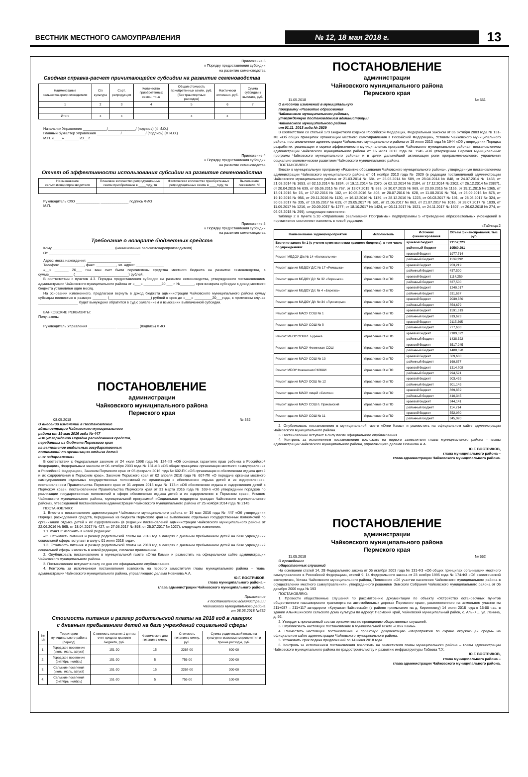ВЕСТНИК МЕСТНОГО САМОУПРАВЛЕНИЯ
№ 12, 18 мая 2018 г.
13
Приложение 3
к Порядку предоставления субсидии
на развитие семеноводства
Сводная справка-расчет причитающейся субсидии на развитие семеноводства
| Наименование сельхозтоваропроизводителя | С/х культура | Сорт, репродукция | Количество приобретенных семян, тонн | Общая стоимость приобретенных семян, руб. (без транспортных расходов) | Фактически оплачено, руб. | Сумма субсидии к выплате, руб. |
| --- | --- | --- | --- | --- | --- | --- |
| 1 | 2 | 3 | 4 | 5 | 6 | 7 |
| Итого | x | x | | x | x | |
Начальник Управления ____________/______________/ (подпись) (Ф.И.О.)
Главный бухгалтер Управления ____________/____________/ (подпись) (Ф.И.О.)
М.П. «____» _______ 20__ г.
Приложение 4
к Порядку предоставления субсидии
на развитие семеноводства
Отчет об эффективности использования субсидии на развитие семеноводства
| Наименование сельхозтоваропроизводителя | Плановое количество репродукционных семян приобретению в ____году, тн | Фактическая количество приобретенных репродукционных семян в ____году, тн | Выполнение показателя, % |
| --- | --- | --- | --- |
Руководитель СХО ____________ ______________ подпись ФИО
М.П.
Приложение 5
к Порядку предоставления субсидии
на развитие семеноводства
Требование о возврате бюджетных средств
Кому _______________________________ (наименование сельхозтоваропроизводителя)
От ______________________________________________
Адрес места нахождения: ______________________
Телефон: ____________, факс: __________, эл. адрес: ______________
«__» _______ 20___ г.на ваш счет были перечислены средства местного бюджета на развитие семеноводства, в сумме____________ (___________________________) рублей.
В соответствии с пунктом 4.3. Порядка предоставления субсидии на развитие семеноводства, утвержденного постановлением администрации Чайковского муниципального района от «___» _________20 ___ г. №_______, срок возврата субсидии в доход местного бюджета установлен один месяц.
На основании изложенного, предлагаем вернуть в доход бюджета администрации Чайковского муниципального района сумму субсидии полностью в размере _______ (_____________________) рублей в срок до «___» _________20___года, в противном случае ____________________ будет вынуждено обратится в суд с заявлением о взыскании выплаченной субсидии.
БАНКОВСКИЕ РЕКВИЗИТЫ:
Получатель:
Руководитель Управления ______________ ___________ (подпись) ФИО
ПОСТАНОВЛЕНИЕ
администрации
Чайковского муниципального района
Пермского края
08.05.2018 № 532
О внесении изменений в Постановление
администрации Чайковского муниципального
района от 19 мая 2016 года № 447
«Об утверждении Порядка расходования средств,
переданных из бюджета Пермского края
на выполнение отдельных государственных
полномочий по организации отдыха детей
и их оздоровления»
В соответствии с Федеральным законом от 24 июля 1998 года № 124-ФЗ «Об основных гарантиях прав ребенка в Российской Федерации», Федеральным законом от 06 октября 2003 года № 131-ФЗ «Об общих принципах организации местного самоуправления в Российской Федерации», Законом Пермского края от 05 февраля 2016 года № 602-ПК «Об организации и обеспечении отдыха детей и их оздоровления в Пермском крае», Законом Пермского края от 02 апреля 2010 года № 607-ПК «О передаче органам местного самоуправления отдельных государственных полномочий по организации и обеспечению отдыха детей и их оздоровления», постановлением Правительства Пермского края от 01 апреля 2013 года № 173-п «Об обеспечении отдыха и оздоровления детей в Пермском крае», постановлением Правительства Пермского края от 31 марта 2016 года № 169-п «Об утверждении порядков по реализации государственных полномочий в сфере обеспечения отдыха детей и их оздоровления в Пермском крае», Уставом Чайковского муниципального района, муниципальной программой «Социальная поддержка граждан Чайковского муниципального района», утвержденной постановлением администрации Чайковского муниципального района от 25 ноября 2014 года № 2145
ПОСТАНОВЛЯЮ:
1. Внести в постановление администрации Чайковского муниципального района от 19 мая 2016 года № 447 «Об утверждении Порядка расходования средств, переданных из бюджета Пермского края на выполнение отдельных государственных полномочий по организации отдыха детей и их оздоровления» (в редакции постановлений администрации Чайковского муниципального района от 22.06.2016 № 565, от 18.04.2017 № 427, от 27.06.2017 № 898, от 25.07.2017 № 1027), следующие изменения:
1.1. пункт 3' изложить в новой редакции:
«3'. Стоимость питания и размер родительской платы на 2018 год в лагерях с дневным пребыванием детей на базе учреждений социальной сферы вступает в силу с 01 июня 2018 года».
1.2. Стоимость питания и размер родительской платы на 2018 год в лагерях с дневным пребыванием детей на базе учреждений социальной сферы изложить в новой редакции, согласно приложению.
2. Опубликовать постановление в муниципальной газете «Огни Камы» и разместить на официальном сайте администрации Чайковского муниципального района.
3. Постановление вступает в силу со дня его официального опубликования.
4. Контроль за исполнением постановления возложить на первого заместителя главы муниципального района – главы администрации Чайковского муниципального района, управляющего делами Новикова А.А.
Ю.Г. ВОСТРИКОВ,
глава муниципального района –
глава администрации Чайковского муниципального района.
Приложение
к постановлению администрации
Чайковского муниципального района
от 08.05.2018 №532
Стоимость питания и размер родительской платы на 2018 год в лагерях
с дневным пребыванием детей на базе учреждений социальной сферы
| № п/п | Территории муниципального района (период) | Стоимость питания 1 дня за счет средств краевого бюджета, руб. | Фактические дни питания в смену | Стоимость питания в смену, руб. | Сумма родительской платы на культурно-массовые мероприятия и прочие расходы, руб. |
| --- | --- | --- | --- | --- | --- |
| 1. | Городское поселение (июнь, июль, август) | 151-20 | 15 | 2268-00 | 600-00 |
| 2. | Городское поселение (октябрь, ноябрь) | 151-20 | 5 | 756-00 | 200-00 |
| 3. | Сельские поселения (июнь, июль, август) | 151-20 | 15 | 2268-00 | 300-00 |
| 4. | Сельские поселения (октябрь, ноябрь) | 151-20 | 5 | 756-00 | 100-00 |
ПОСТАНОВЛЕНИЕ
администрации
Чайковского муниципального района
Пермского края
11.05.2018 № 551
О внесении изменений в муниципальную
программу «Развитие образования
Чайковского муниципального района»,
утвержденную постановлением администрации
Чайковского муниципального района
от 01.11. 2013 года № 2929
В соответствии со статьей 179 Бюджетного кодекса Российской Федерации, Федеральным законом от 06 октября 2003 года № 131-ФЗ «Об общих принципах организации местного самоуправления в Российской Федерации», Уставом Чайковского муниципального района, постановлением администрации Чайковского муниципального района от 15 июля 2013 года № 1944 «Об утверждении Порядка разработки, реализации и оценки эффективности муниципальных программ Чайковского муниципального района», постановлением администрации Чайковского муниципального района от 16 июля 2013 года № 1945 «Об утверждении Перечня муниципальных программ Чайковского муниципального района» и в целях дальнейшей активизации роли программно-целевого управления социально-экономическим развитием Чайковского муниципального района
ПОСТАНОВЛЯЮ:
Внести в муниципальную программу «Развитие образования Чайковского муниципального района», утвержденную постановлением администрации Чайковского муниципального района от 01 ноября 2013 года № 2929 (в редакции постановлений администрации Чайковского муниципального района от 21.03.2014 № 584, от 25.03.2014 № 589, от 28.04.2014 № 848, от 24.07.2014 № 1468, от 21.08.2014 № 1653, от 02.10.2014 № 1834, от 19.11.2014 № 2070, от 02.12.2014 № 2184, от 17.12.2014 № 2302, от 26.12.2014 № 2387/1, от 20.04.2015 № 639, от 05.06.2015 № 767, от 13.07.2015 № 883, от 30.07.2015 № 969, от 23.09.2015 № 1155, от 19.11.2015 № 1365, от 13.01.2016 № 15, от 17.02.2016 № 102, от 10.05.2016 № 408, от 20.07.2016 № 628, от 11.08.2016 № 704, от 26.09.2016 № 878, от 19.10.2016 № 956, от 29.11.2016 № 1120, от 16.12.2016 № 1139, от 28.12.2016 № 1223, от 06.03.2017 № 191, от 28.03.2017 № 324, от 30.03.2017 № 335, от 19.05.2017 № 619, от 29.05.2017 № 681, от 21.06.2017 № 863, от 21.07.2017 № 1016, от 28.07.2017 № 1039, от 11.09.2017 № 1216, от 20.09.2017 № 1277; от 18.10.2017 № 1424, от 03.11.2017 № 1521, от 24.11.2017 № 1607, от 26.02.2018 № 274, от 06.03.2018 № 299), следующее изменение:
таблицу 2 в пункте 5.10 «Управление реализацией Программы» подпрограммы 5 «Приведение образовательных учреждений в нормативное состояние» изложить в новой редакции:
«Таблица 2
| Наименование задачи/мероприятия | Исполнитель | Источник финансирования | Объем финансирования, тыс. руб. |
| --- | --- | --- | --- |
| Всего по заявке № 1 (с учетом сумм экономии краевого бюджета), в том числе по учреждениям: | | краевой бюджет | 21152,723 |
| | | районный бюджет | 10560,291 |
| Ремонт МБДОУ Д/с № 14 «Колокольчик» | Управление О и ПО | краевой бюджет | 1977,714 |
| | | районный бюджет | 1139,292 |
| Ремонт здания МБДОУ Д/С № 17 «Ромашка» | Управление О и ПО | краевой бюджет | 953,219 |
| | | районный бюджет | 437,500 |
| Ремонт здания МБДОУ Д/с № 32 «Зоренька» | Управление О и ПО | краевой бюджет | 1114,259 |
| | | районный бюджет | 637,500 |
| Ремонт здания МБДОУ Д/с № 4 «Березка» | Управление О и ПО | краевой бюджет | 1240,017 |
| | | районный бюджет | 531,667 |
| Ремонт здания МАДОУ Д/с № 34 «Лукоморье» | Управление О и ПО | краевой бюджет | 2039,380 |
| | | районный бюджет | 854,679 |
| Ремонт здания МАОУ СОШ № 1 | Управление О и ПО | краевой бюджет | 1591,619 |
| | | районный бюджет | 919,623 |
| Ремонт здания МАОУ СОШ № 8 | Управление О и ПО | краевой бюджет | 2115,295 |
| | | районный бюджет | 777,638 |
| Ремонт МБОУ ООШ п. Буренка | Управление О и ПО | краевой бюджет | 2109,322 |
| | | районный бюджет | 1438,322 |
| Ремонт здания МАОУ Фокинская СОШ | Управление О и ПО | краевой бюджет | 3517,045 |
| | | районный бюджет | 1488,378 |
| Ремонт здания МАОУ СОШ № 10 | Управление О и ПО | краевой бюджет | 509,630 |
| | | районный бюджет | 169,877 |
| Ремонт МБОУ Фокинская СКОШИ | Управление О и ПО | краевой бюджет | 1314,808 |
| | | районный бюджет | 994,591 |
| Ремонт здания МАОУ ООШ № 12 | Управление О и ПО | краевой бюджет | 903,435 |
| | | районный бюджет | 301,145 |
| Ремонт здания МАОУ лицей «Синтон» | Управление О и ПО | краевой бюджет | 869,859 |
| | | районный бюджет | 410,345 |
| Ремонт здания МАОУ СОШ п. Прикамский | Управление О и ПО | краевой бюджет | 344,141 |
| | | районный бюджет | 114,714 |
| Ремонт здания МАОУ СОШ № 11 | Управление О и ПО | краевой бюджет | 552,980 |
| | | районный бюджет | 345,020 |
2. Опубликовать постановление в муниципальной газете «Огни Камы» и разместить на официальном сайте администрации Чайковского муниципального района.
3. Постановление вступает в силу после официального опубликования.
4. Контроль за исполнением постановления возложить на первого заместителя главы муниципального района – главы администрации Чайковского муниципального района, управляющего делами Новикова А.А.
Ю.Г. ВОСТРИКОВ,
глава муниципального района –
глава администрации Чайковского муниципального района.
ПОСТАНОВЛЕНИЕ
администрации
Чайковского муниципального района
Пермского края
11.05.2018 № 552
О проведении
общественных слушаний
На основании статей 14, 28 Федерального закона от 06 октября 2003 года № 131-ФЗ «Об общих принципах организации местного самоуправления в Российской Федерации», статей 9, 14 Федерального закона от 23 ноября 1995 года № 174-ФЗ «Об экологической экспертизе», Устава Чайковского муниципального района, Положения «Об участии населения Чайковского муниципального района в осуществлении местного самоуправления», утвержденного решением Земского Собрания Чайковского муниципального района от 06 декабря 2006 года № 193
ПОСТАНОВЛЯЮ:
1. Провести общественные слушания по рассмотрению документации по объекту «Устройство остановочных пунктов общественного пассажирского транспорта на автомобильных дорогах Пермского края», расположенного на земельном участке км 211+087 – 211+117 автодороги «Кукуштан-Чайковский» (в районе примыкания на д. Кирилловку) 14 июня 2018 года в 15-00 час. в здании Альняшинского сельского дома культуры по адресу: Пермский край, Чайковский муниципальный район, с. Альняш, ул. Ленина, д. 92.
2. Утвердить прилагаемый состав оргкомитета по проведению общественных слушаний.
3. Опубликовать настоящее постановление в муниципальной газете «Огни Камы».
4. Разместить настоящее постановление и проектную документацию «Мероприятия по охране окружающей среды» на официальном сайте администрации Чайковского муниципального района.
5. Установить срок подачи предложений по 14 июня 2018 года.
6. Контроль за исполнением постановления возложить на заместителя главы муниципального района – главы администрации Чайковского муниципального района по градостроительству и развитию инфраструктуры Габаева Т.Х.
Ю.Г. ВОСТРИКОВ,
глава муниципального района –
глава администрации Чайковского муниципального района.